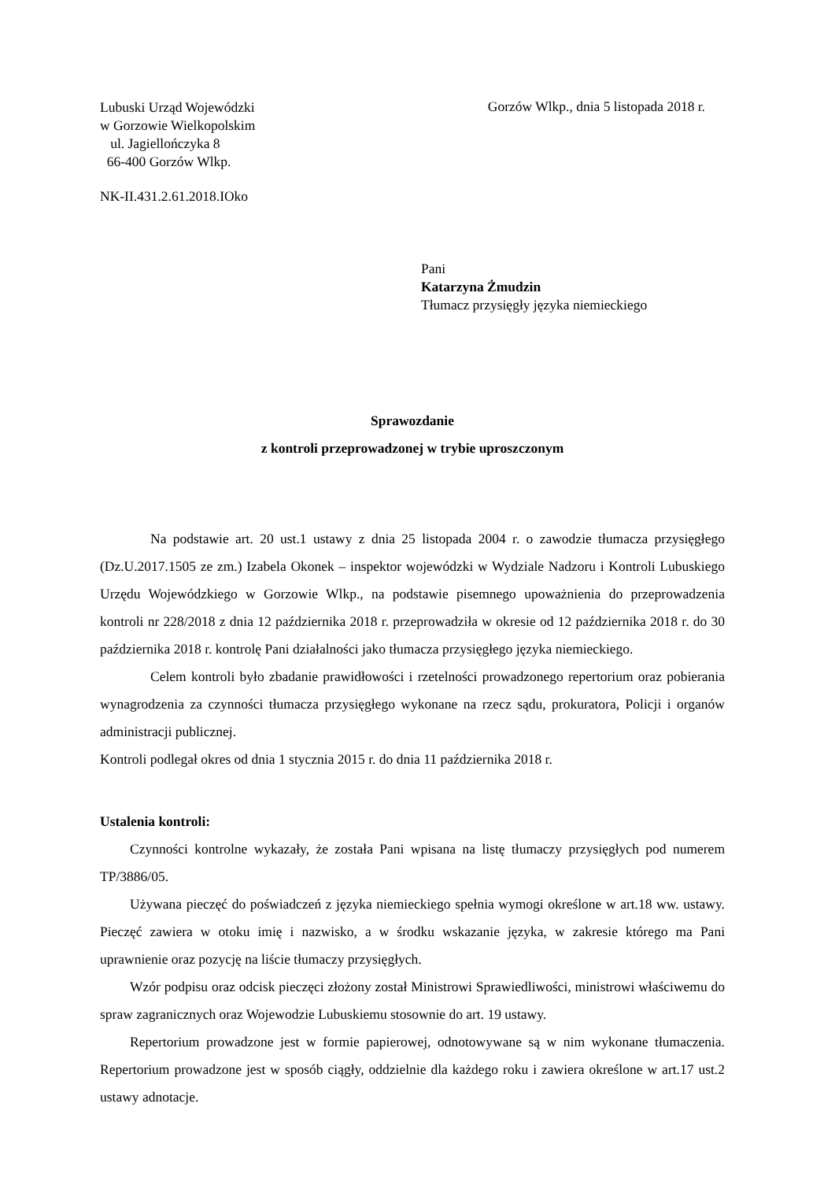Lubuski Urząd Wojewódzki
w Gorzowie Wielkopolskim
ul. Jagiellończyka 8
66-400 Gorzów Wlkp.
Gorzów Wlkp., dnia 5 listopada 2018 r.
NK-II.431.2.61.2018.IOko
Pani
Katarzyna Żmudzin
Tłumacz przysięgły języka niemieckiego
Sprawozdanie
z kontroli przeprowadzonej w trybie uproszczonym
Na podstawie art. 20 ust.1 ustawy z dnia 25 listopada 2004 r. o zawodzie tłumacza przysięgłego (Dz.U.2017.1505 ze zm.) Izabela Okonek – inspektor wojewódzki w Wydziale Nadzoru i Kontroli Lubuskiego Urzędu Wojewódzkiego w Gorzowie Wlkp., na podstawie pisemnego upoważnienia do przeprowadzenia kontroli nr 228/2018 z dnia 12 października 2018 r. przeprowadziła w okresie od 12 października 2018 r. do 30 października 2018 r. kontrolę Pani działalności jako tłumacza przysięgłego języka niemieckiego.
Celem kontroli było zbadanie prawidłowości i rzetelności prowadzonego repertorium oraz pobierania wynagrodzenia za czynności tłumacza przysięgłego wykonane na rzecz sądu, prokuratora, Policji i organów administracji publicznej.
Kontroli podlegał okres od dnia 1 stycznia 2015 r. do dnia 11 października 2018 r.
Ustalenia kontroli:
Czynności kontrolne wykazały, że została Pani wpisana na listę tłumaczy przysięgłych pod numerem TP/3886/05.
Używana pieczęć do poświadczeń z języka niemieckiego spełnia wymogi określone w art.18 ww. ustawy. Pieczęć zawiera w otoku imię i nazwisko, a w środku wskazanie języka, w zakresie którego ma Pani uprawnienie oraz pozycję na liście tłumaczy przysięgłych.
Wzór podpisu oraz odcisk pieczęci złożony został Ministrowi Sprawiedliwości, ministrowi właściwemu do spraw zagranicznych oraz Wojewodzie Lubuskiemu stosownie do art. 19 ustawy.
Repertorium prowadzone jest w formie papierowej, odnotowywane są w nim wykonane tłumaczenia. Repertorium prowadzone jest w sposób ciągły, oddzielnie dla każdego roku i zawiera określone w art.17 ust.2 ustawy adnotacje.